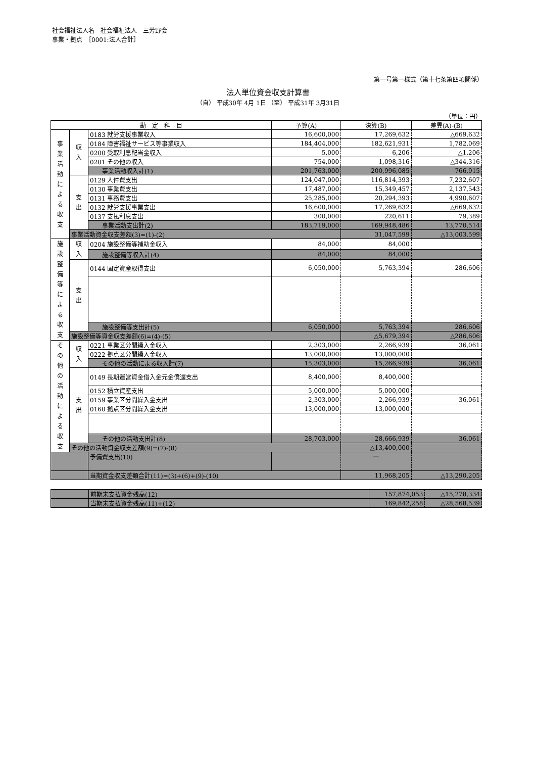社会福祉法人名　社会福祉法人　三芳野会
事業・拠点　［0001:法人合計］
第一号第一様式（第十七条第四項関係）
法人単位資金収支計算書
（自） 平成30年 4月 1日 （至） 平成31年 3月31日
（単位：円）
| 勘 定 科 目 | | | 予算(A) | 決算(B) | 差異(A)-(B) |
| --- | --- | --- | --- | --- | --- |
| 事 業 活 動 に よ る 収 支 | 収 入 | 0183 就労支援事業収入 | 16,600,000 | 17,269,632 | △669,632 |
| | | 0184 障害福祉サービス等事業収入 | 184,404,000 | 182,621,931 | 1,782,069 |
| | | 0200 受取利息配当金収入 | 5,000 | 6,206 | △1,206 |
| | | 0201 その他の収入 | 754,000 | 1,098,316 | △344,316 |
| | | 事業活動収入計(1) | 201,763,000 | 200,996,085 | 766,915 |
| | 支 出 | 0129 人件費支出 | 124,047,000 | 116,814,393 | 7,232,607 |
| | | 0130 事業費支出 | 17,487,000 | 15,349,457 | 2,137,543 |
| | | 0131 事務費支出 | 25,285,000 | 20,294,393 | 4,990,607 |
| | | 0132 就労支援事業支出 | 16,600,000 | 17,269,632 | △669,632 |
| | | 0137 支払利息支出 | 300,000 | 220,611 | 79,389 |
| | | 事業活動支出計(2) | 183,719,000 | 169,948,486 | 13,770,514 |
| | 事業活動資金収支差額(3)=(1)-(2) | | | 31,047,599 | △13,003,599 |
| 施 設 整 備 等 に よ る 収 支 | 収 入 | 0204 施設整備等補助金収入 | 84,000 | 84,000 | |
| | | 施設整備等収入計(4) | 84,000 | 84,000 | |
| | 支 出 | 0144 固定資産取得支出 | 6,050,000 | 5,763,394 | 286,606 |
| | | 施設整備等支出計(5) | 6,050,000 | 5,763,394 | 286,606 |
| | 施設整備等資金収支差額(6)=(4)-(5) | | | △5,679,394 | △286,606 |
| そ の 他 の 活 動 に よ る 収 支 | 収 入 | 0221 事業区分間繰入金収入 | 2,303,000 | 2,266,939 | 36,061 |
| | | 0222 拠点区分間繰入金収入 | 13,000,000 | 13,000,000 | |
| | | その他の活動による収入計(7) | 15,303,000 | 15,266,939 | 36,061 |
| | 支 出 | 0149 長期運営資金借入金元金償還支出 | 8,400,000 | 8,400,000 | |
| | | 0152 積立資産支出 | 5,000,000 | 5,000,000 | |
| | | 0159 事業区分間繰入金支出 | 2,303,000 | 2,266,939 | 36,061 |
| | | 0160 拠点区分間繰入金支出 | 13,000,000 | 13,000,000 | |
| | | その他の活動支出計(8) | 28,703,000 | 28,666,939 | 36,061 |
| | その他の活動資金収支差額(9)=(7)-(8) | | | △13,400,000 | |
| | | 予備費支出(10) | | — | |
| | | 当期資金収支差額合計(11)=(3)+(6)+(9)-(10) | | 11,968,205 | △13,290,205 |
| | 前期末支払資金残高(12) | 157,874,053 | △15,278,334 |
| | 当期末支払資金残高(11)+(12) | 169,842,258 | △28,568,539 |